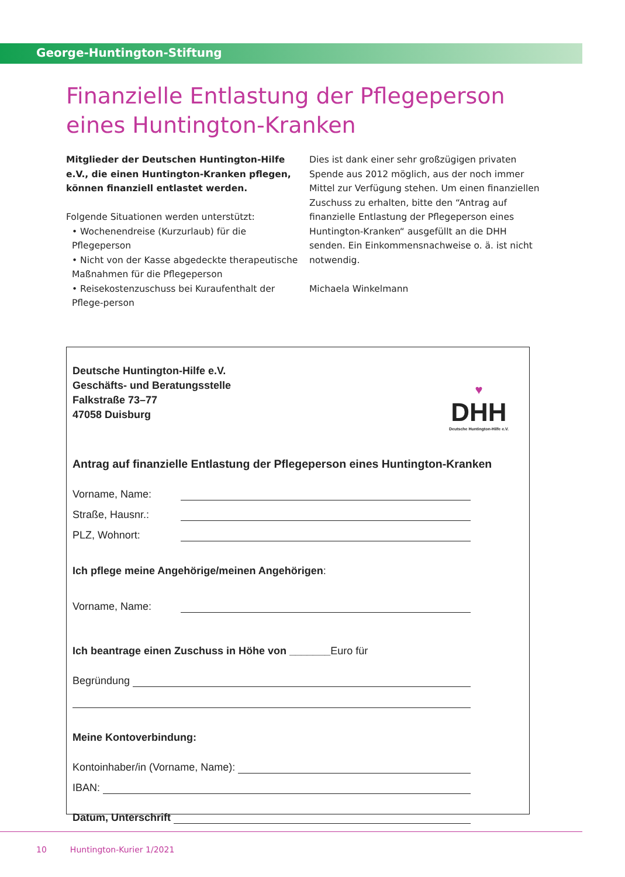George-Huntington-Stiftung
Finanzielle Entlastung der Pflegeperson eines Huntington-Kranken
Mitglieder der Deutschen Huntington-Hilfe e.V., die einen Huntington-Kranken pflegen, können finanziell entlastet werden.
Folgende Situationen werden unterstützt:
• Wochenendreise (Kurzurlaub) für die Pflegeperson
• Nicht von der Kasse abgedeckte therapeutische Maßnahmen für die Pflegeperson
• Reisekostenzuschuss bei Kuraufenthalt der Pflege-person
Dies ist dank einer sehr großzügigen privaten Spende aus 2012 möglich, aus der noch immer Mittel zur Verfügung stehen. Um einen finanziellen Zuschuss zu erhalten, bitte den “Antrag auf finanzielle Entlastung der Pflegeperson eines Huntington-Kranken“ ausgefüllt an die DHH senden. Ein Einkommensnachweise o. ä. ist nicht notwendig.
Michaela Winkelmann
♥
DHH
Deutsche Huntington-Hilfe e.V.
Deutsche Huntington-Hilfe e.V.
Geschäfts- und Beratungsstelle
Falkstraße 73–77
47058 Duisburg
Antrag auf finanzielle Entlastung der Pflegeperson eines Huntington-Kranken
Vorname, Name:
Straße, Hausnr.:
PLZ, Wohnort:
Ich pflege meine Angehörige/meinen Angehörigen:
Vorname, Name:
Ich beantrage einen Zuschuss in Höhe von _______Euro für
Begründung
Meine Kontoverbindung:
Kontoinhaber/in (Vorname, Name):
IBAN:
Datum, Unterschrift
10 Huntington-Kurier 1/2021